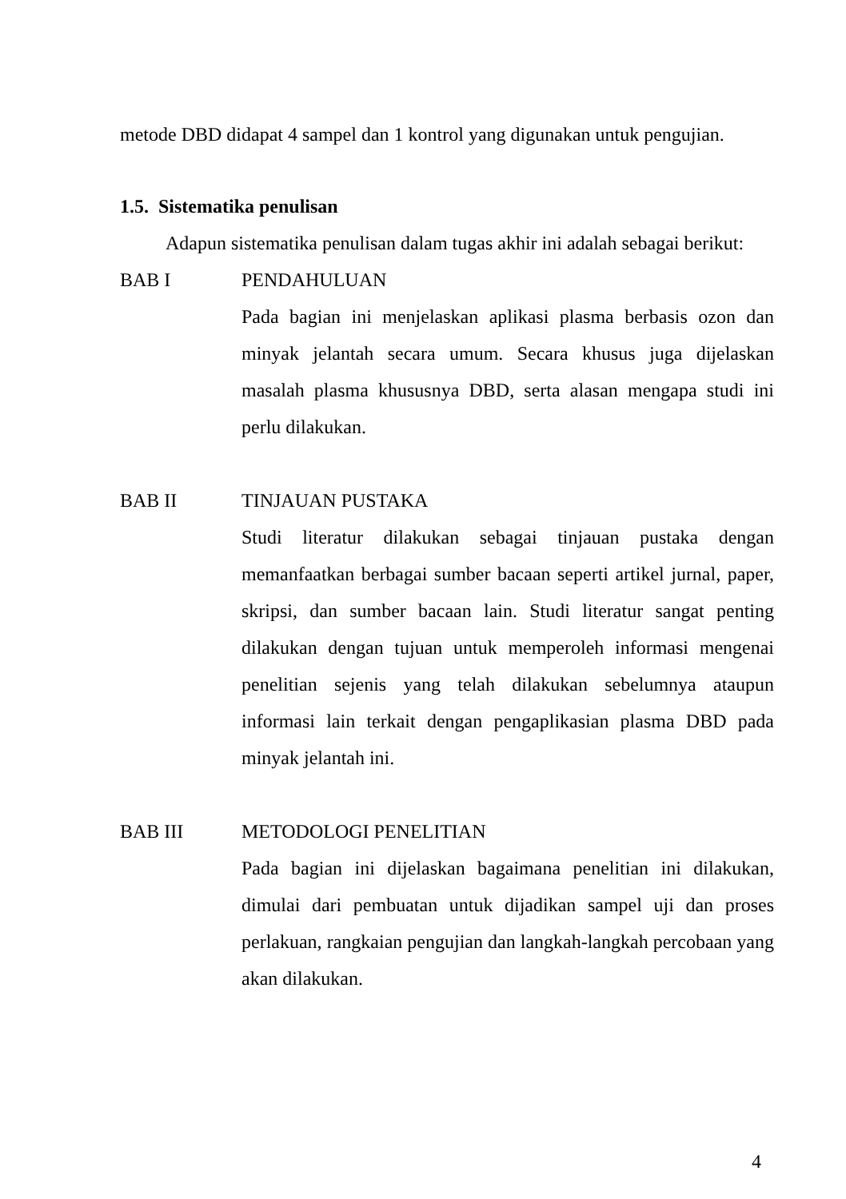metode DBD didapat 4 sampel dan 1 kontrol yang digunakan untuk pengujian.
1.5. Sistematika penulisan
Adapun sistematika penulisan dalam tugas akhir ini adalah sebagai berikut:
BAB I PENDAHULUAN
Pada bagian ini menjelaskan aplikasi plasma berbasis ozon dan minyak jelantah secara umum. Secara khusus juga dijelaskan masalah plasma khususnya DBD, serta alasan mengapa studi ini perlu dilakukan.
BAB II TINJAUAN PUSTAKA
Studi literatur dilakukan sebagai tinjauan pustaka dengan memanfaatkan berbagai sumber bacaan seperti artikel jurnal, paper, skripsi, dan sumber bacaan lain. Studi literatur sangat penting dilakukan dengan tujuan untuk memperoleh informasi mengenai penelitian sejenis yang telah dilakukan sebelumnya ataupun informasi lain terkait dengan pengaplikasian plasma DBD pada minyak jelantah ini.
BAB III METODOLOGI PENELITIAN
Pada bagian ini dijelaskan bagaimana penelitian ini dilakukan, dimulai dari pembuatan untuk dijadikan sampel uji dan proses perlakuan, rangkaian pengujian dan langkah-langkah percobaan yang akan dilakukan.
4